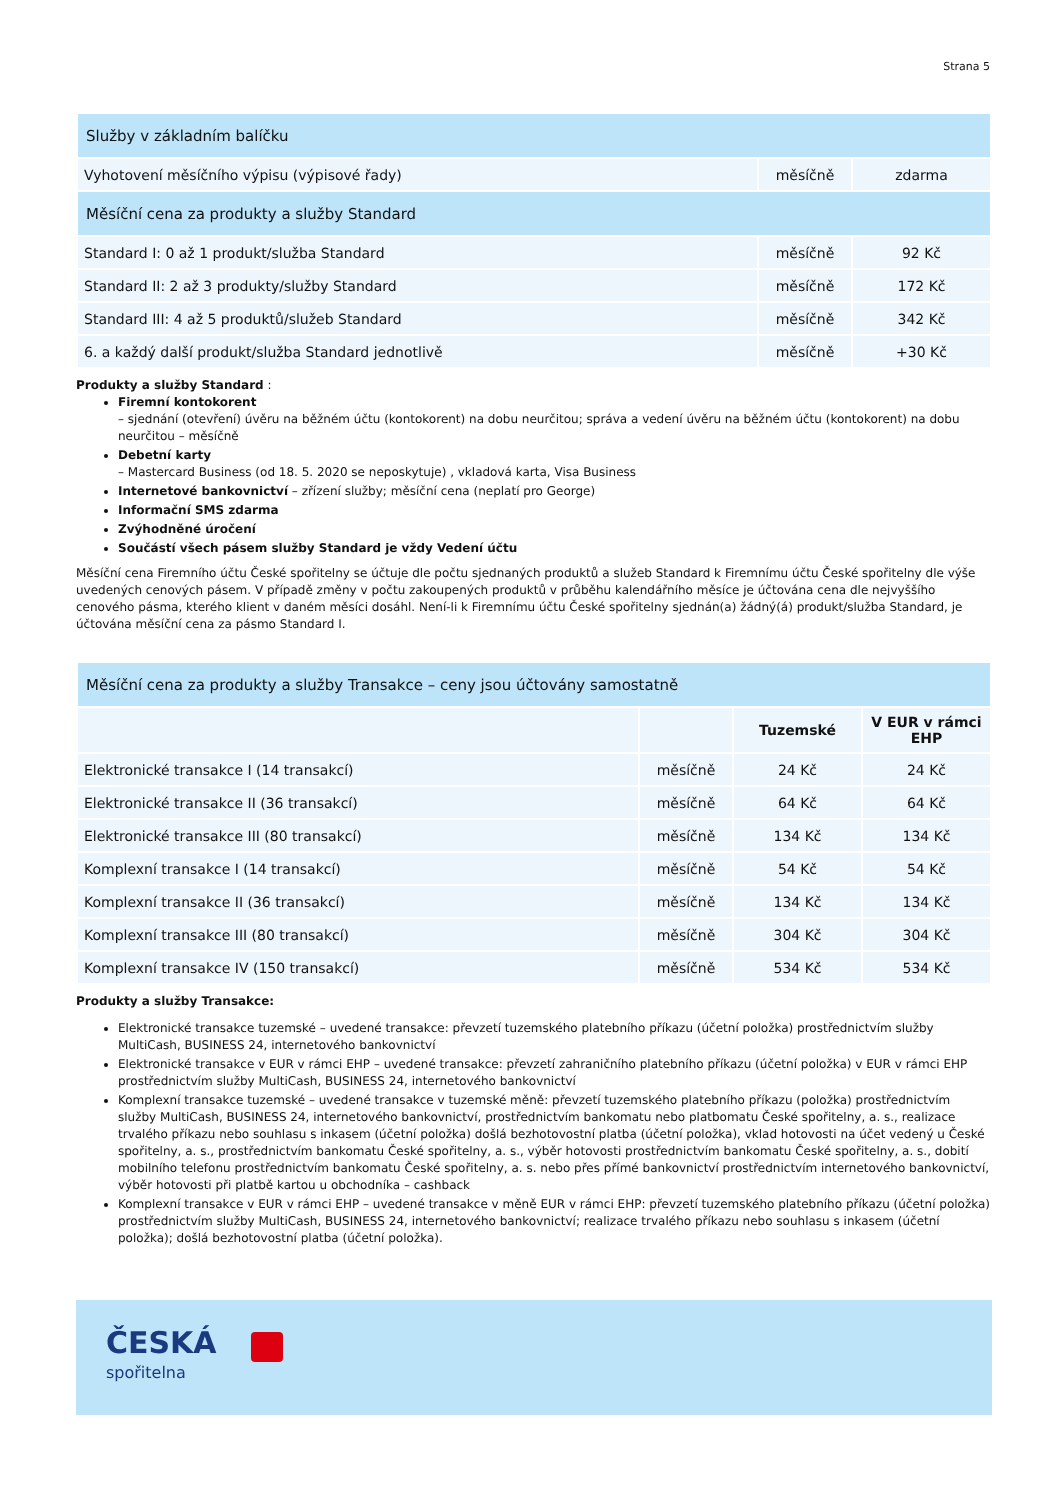Strana 5
| Služby v základním balíčku | | |
| --- | --- | --- |
| Vyhotovení měsíčního výpisu (výpisové řady) | měsíčně | zdarma |
| Měsíční cena za produkty a služby Standard | | |
| Standard I: 0 až 1 produkt/služba Standard | měsíčně | 92 Kč |
| Standard II: 2 až 3 produkty/služby Standard | měsíčně | 172 Kč |
| Standard III: 4 až 5 produktů/služeb Standard | měsíčně | 342 Kč |
| 6. a každý další produkt/služba Standard jednotlivě | měsíčně | +30 Kč |
Produkty a služby Standard :
Firemní kontokorent
– sjednání (otevření) úvěru na běžném účtu (kontokorent) na dobu neurčitou; správa a vedení úvěru na běžném účtu (kontokorent) na dobu neurčitou – měsíčně
Debetní karty
– Mastercard Business (od 18. 5. 2020 se neposkytuje) , vkladová karta, Visa Business
Internetové bankovnictví – zřízení služby; měsíční cena (neplatí pro George)
Informační SMS zdarma
Zvýhodněné úročení
Součástí všech pásem služby Standard je vždy Vedení účtu
Měsíční cena Firemního účtu České spořitelny se účtuje dle počtu sjednaných produktů a služeb Standard k Firemnímu účtu České spořitelny dle výše uvedených cenových pásem. V případě změny v počtu zakoupených produktů v průběhu kalendářního měsíce je účtována cena dle nejvyššího cenového pásma, kterého klient v daném měsíci dosáhl. Není-li k Firemnímu účtu České spořitelny sjednán(a) žádný(á) produkt/služba Standard, je účtována měsíční cena za pásmo Standard I.
| Měsíční cena za produkty a služby Transakce – ceny jsou účtovány samostatně | | | |
| --- | --- | --- | --- |
| | | Tuzemské | V EUR v rámci EHP |
| Elektronické transakce I (14 transakcí) | měsíčně | 24 Kč | 24 Kč |
| Elektronické transakce II (36 transakcí) | měsíčně | 64 Kč | 64 Kč |
| Elektronické transakce III (80 transakcí) | měsíčně | 134 Kč | 134 Kč |
| Komplexní transakce I (14 transakcí) | měsíčně | 54 Kč | 54 Kč |
| Komplexní transakce II (36 transakcí) | měsíčně | 134 Kč | 134 Kč |
| Komplexní transakce III (80 transakcí) | měsíčně | 304 Kč | 304 Kč |
| Komplexní transakce IV (150 transakcí) | měsíčně | 534 Kč | 534 Kč |
Produkty a služby Transakce:
Elektronické transakce tuzemské – uvedené transakce: převzetí tuzemského platebního příkazu (účetní položka) prostřednictvím služby MultiCash, BUSINESS 24, internetového bankovnictví
Elektronické transakce v EUR v rámci EHP – uvedené transakce: převzetí zahraničního platebního příkazu (účetní položka) v EUR v rámci EHP prostřednictvím služby MultiCash, BUSINESS 24, internetového bankovnictví
Komplexní transakce tuzemské – uvedené transakce v tuzemské měně: převzetí tuzemského platebního příkazu (položka) prostřednictvím služby MultiCash, BUSINESS 24, internetového bankovnictví, prostřednictvím bankomatu nebo platbomatu České spořitelny, a. s., realizace trvalého příkazu nebo souhlasu s inkasem (účetní položka) došlá bezhotovostní platba (účetní položka), vklad hotovosti na účet vedený u České spořitelny, a. s., prostřednictvím bankomatu České spořitelny, a. s., výběr hotovosti prostřednictvím bankomatu České spořitelny, a. s., dobití mobilního telefonu prostřednictvím bankomatu České spořitelny, a. s. nebo přes přímé bankovnictví prostřednictvím internetového bankovnictví, výběr hotovosti při platbě kartou u obchodníka – cashback
Komplexní transakce v EUR v rámci EHP – uvedené transakce v měně EUR v rámci EHP: převzetí tuzemského platebního příkazu (účetní položka) prostřednictvím služby MultiCash, BUSINESS 24, internetového bankovnictví; realizace trvalého příkazu nebo souhlasu s inkasem (účetní položka); došlá bezhotovostní platba (účetní položka).
ČESKÁ
spořitelna